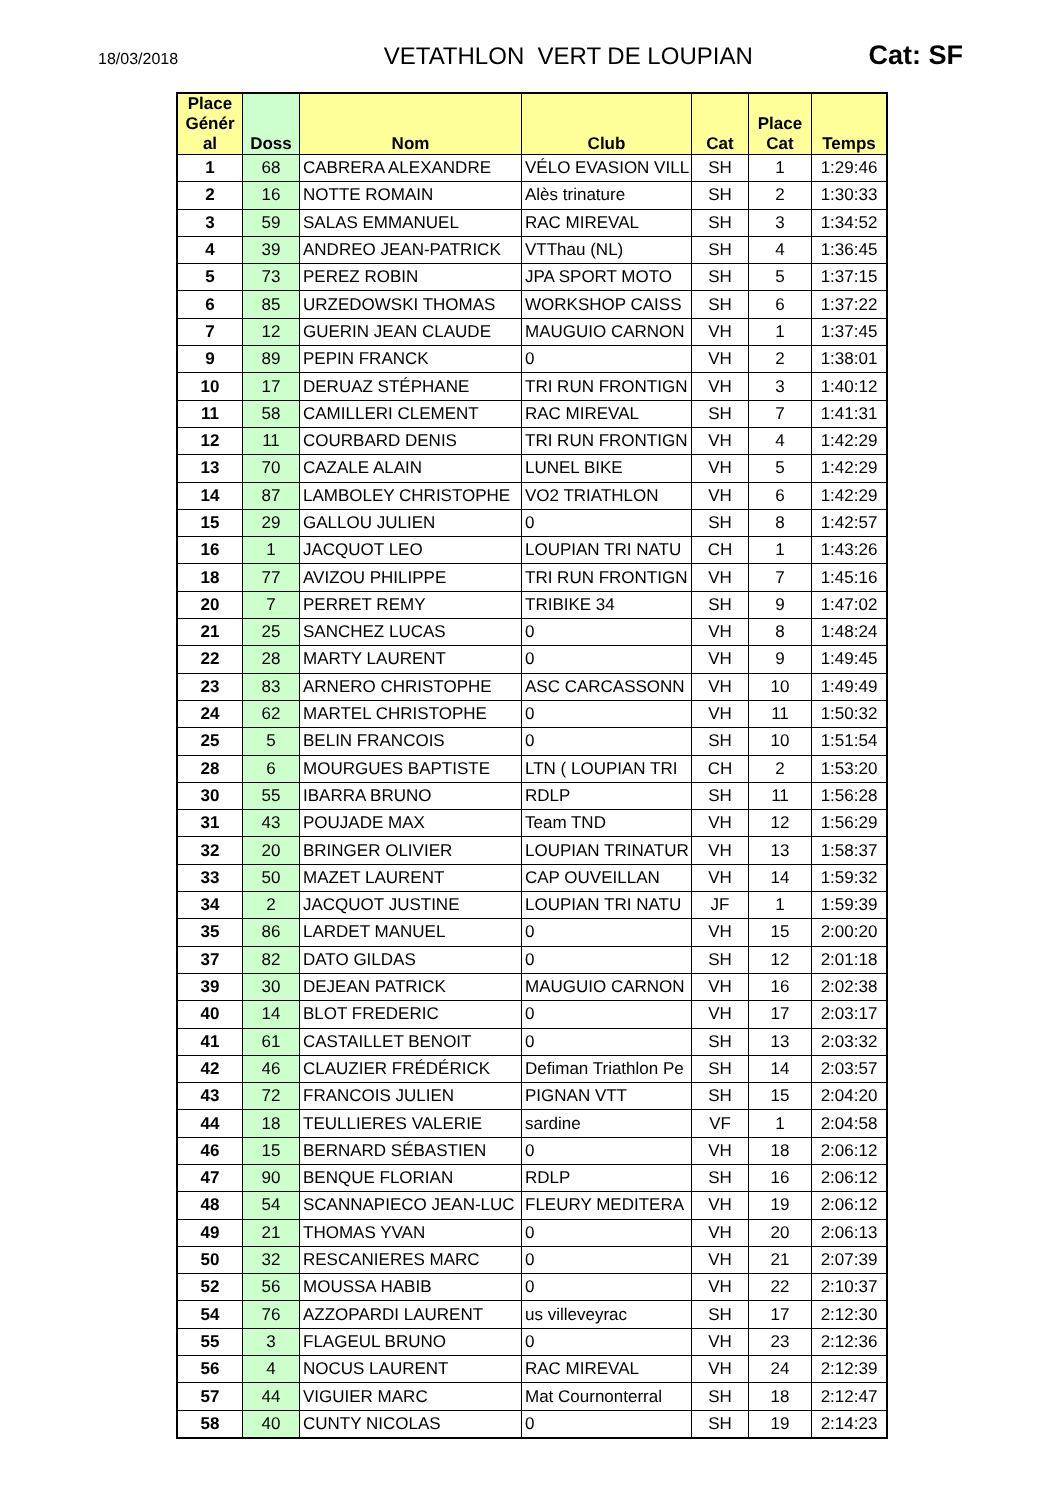18/03/2018
VETATHLON VERT DE LOUPIAN Cat: SF
| Place Génér al | Doss | Nom | Club | Cat | Place Cat | Temps |
| --- | --- | --- | --- | --- | --- | --- |
| 1 | 68 | CABRERA ALEXANDRE | VÉLO EVASION VILL | SH | 1 | 1:29:46 |
| 2 | 16 | NOTTE ROMAIN | Alès trinature | SH | 2 | 1:30:33 |
| 3 | 59 | SALAS EMMANUEL | RAC MIREVAL | SH | 3 | 1:34:52 |
| 4 | 39 | ANDREO JEAN-PATRICK | VTThau (NL) | SH | 4 | 1:36:45 |
| 5 | 73 | PEREZ ROBIN | JPA SPORT MOTO | SH | 5 | 1:37:15 |
| 6 | 85 | URZEDOWSKI THOMAS | WORKSHOP CAISS | SH | 6 | 1:37:22 |
| 7 | 12 | GUERIN JEAN CLAUDE | MAUGUIO CARNON | VH | 1 | 1:37:45 |
| 9 | 89 | PEPIN FRANCK | 0 | VH | 2 | 1:38:01 |
| 10 | 17 | DERUAZ STÉPHANE | TRI RUN FRONTIGN | VH | 3 | 1:40:12 |
| 11 | 58 | CAMILLERI CLEMENT | RAC MIREVAL | SH | 7 | 1:41:31 |
| 12 | 11 | COURBARD DENIS | TRI RUN FRONTIGN | VH | 4 | 1:42:29 |
| 13 | 70 | CAZALE ALAIN | LUNEL BIKE | VH | 5 | 1:42:29 |
| 14 | 87 | LAMBOLEY CHRISTOPHE | VO2 TRIATHLON | VH | 6 | 1:42:29 |
| 15 | 29 | GALLOU JULIEN | 0 | SH | 8 | 1:42:57 |
| 16 | 1 | JACQUOT LEO | LOUPIAN TRI NATU | CH | 1 | 1:43:26 |
| 18 | 77 | AVIZOU PHILIPPE | TRI RUN FRONTIGN | VH | 7 | 1:45:16 |
| 20 | 7 | PERRET REMY | TRIBIKE 34 | SH | 9 | 1:47:02 |
| 21 | 25 | SANCHEZ LUCAS | 0 | VH | 8 | 1:48:24 |
| 22 | 28 | MARTY LAURENT | 0 | VH | 9 | 1:49:45 |
| 23 | 83 | ARNERO CHRISTOPHE | ASC CARCASSONN | VH | 10 | 1:49:49 |
| 24 | 62 | MARTEL CHRISTOPHE | 0 | VH | 11 | 1:50:32 |
| 25 | 5 | BELIN FRANCOIS | 0 | SH | 10 | 1:51:54 |
| 28 | 6 | MOURGUES BAPTISTE | LTN ( LOUPIAN TRI | CH | 2 | 1:53:20 |
| 30 | 55 | IBARRA BRUNO | RDLP | SH | 11 | 1:56:28 |
| 31 | 43 | POUJADE MAX | Team TND | VH | 12 | 1:56:29 |
| 32 | 20 | BRINGER OLIVIER | LOUPIAN TRINATUR | VH | 13 | 1:58:37 |
| 33 | 50 | MAZET LAURENT | CAP OUVEILLAN | VH | 14 | 1:59:32 |
| 34 | 2 | JACQUOT JUSTINE | LOUPIAN TRI NATU | JF | 1 | 1:59:39 |
| 35 | 86 | LARDET MANUEL | 0 | VH | 15 | 2:00:20 |
| 37 | 82 | DATO GILDAS | 0 | SH | 12 | 2:01:18 |
| 39 | 30 | DEJEAN PATRICK | MAUGUIO CARNON | VH | 16 | 2:02:38 |
| 40 | 14 | BLOT FREDERIC | 0 | VH | 17 | 2:03:17 |
| 41 | 61 | CASTAILLET BENOIT | 0 | SH | 13 | 2:03:32 |
| 42 | 46 | CLAUZIER FRÉDÉRICK | Defiman Triathlon Pe | SH | 14 | 2:03:57 |
| 43 | 72 | FRANCOIS JULIEN | PIGNAN VTT | SH | 15 | 2:04:20 |
| 44 | 18 | TEULLIERES VALERIE | sardine | VF | 1 | 2:04:58 |
| 46 | 15 | BERNARD SÉBASTIEN | 0 | VH | 18 | 2:06:12 |
| 47 | 90 | BENQUE FLORIAN | RDLP | SH | 16 | 2:06:12 |
| 48 | 54 | SCANNAPIECO JEAN-LUC | FLEURY MEDITERA | VH | 19 | 2:06:12 |
| 49 | 21 | THOMAS YVAN | 0 | VH | 20 | 2:06:13 |
| 50 | 32 | RESCANIERES MARC | 0 | VH | 21 | 2:07:39 |
| 52 | 56 | MOUSSA HABIB | 0 | VH | 22 | 2:10:37 |
| 54 | 76 | AZZOPARDI LAURENT | us villeveyrac | SH | 17 | 2:12:30 |
| 55 | 3 | FLAGEUL BRUNO | 0 | VH | 23 | 2:12:36 |
| 56 | 4 | NOCUS LAURENT | RAC MIREVAL | VH | 24 | 2:12:39 |
| 57 | 44 | VIGUIER MARC | Mat Cournonterral | SH | 18 | 2:12:47 |
| 58 | 40 | CUNTY NICOLAS | 0 | SH | 19 | 2:14:23 |